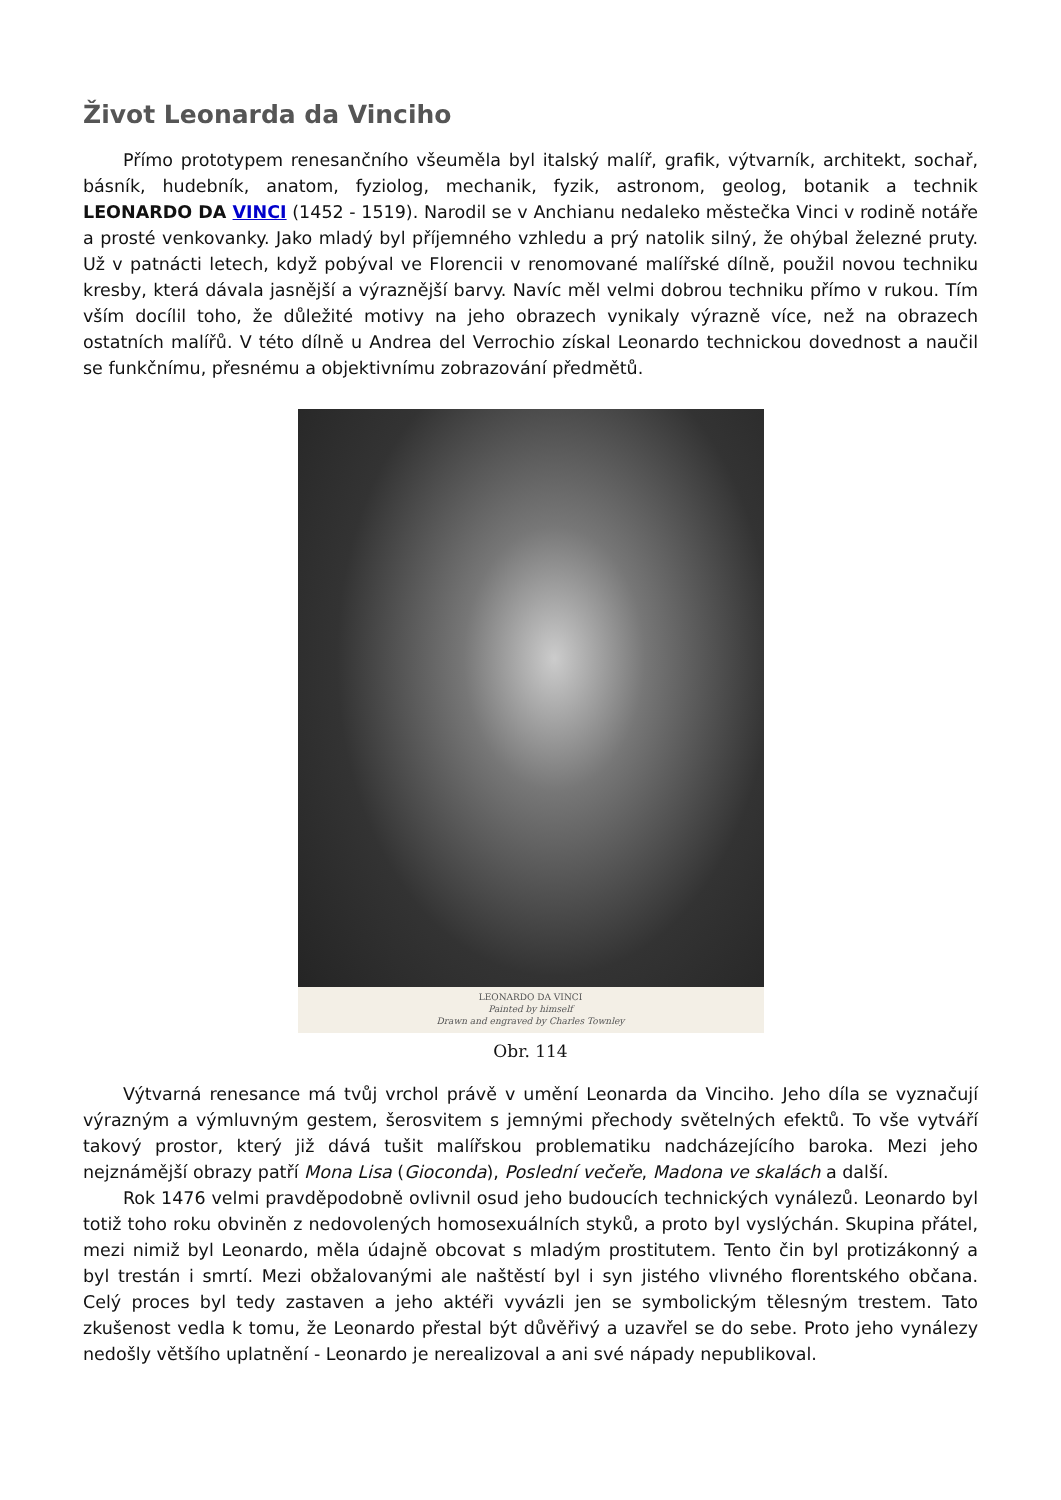Život Leonarda da Vinciho
Přímo prototypem renesančního všeuměla byl italský malíř, grafik, výtvarník, architekt, sochař, básník, hudebník, anatom, fyziolog, mechanik, fyzik, astronom, geolog, botanik a technik LEONARDO DA VINCI (1452 - 1519). Narodil se v Anchianu nedaleko městečka Vinci v rodině notáře a prosté venkovanky. Jako mladý byl příjemného vzhledu a prý natolik silný, že ohýbal železné pruty. Už v patnácti letech, když pobýval ve Florencii v renomované malířské dílně, použil novou techniku kresby, která dávala jasnější a výraznější barvy. Navíc měl velmi dobrou techniku přímo v rukou. Tím vším docílil toho, že důležité motivy na jeho obrazech vynikaly výrazně více, než na obrazech ostatních malířů. V této dílně u Andrea del Verrochio získal Leonardo technickou dovednost a naučil se funkčnímu, přesnému a objektivnímu zobrazování předmětů.
LEONARDO DA VINCI
Painted by himself
Drawn and engraved by Charles Townley
Obr. 114
Výtvarná renesance má tvůj vrchol právě v umění Leonarda da Vinciho. Jeho díla se vyznačují výrazným a výmluvným gestem, šerosvitem s jemnými přechody světelných efektů. To vše vytváří takový prostor, který již dává tušit malířskou problematiku nadcházejícího baroka. Mezi jeho nejznámější obrazy patří Mona Lisa (Gioconda), Poslední večeře, Madona ve skalách a další.
Rok 1476 velmi pravděpodobně ovlivnil osud jeho budoucích technických vynálezů. Leonardo byl totiž toho roku obviněn z nedovolených homosexuálních styků, a proto byl vyslýchán. Skupina přátel, mezi nimiž byl Leonardo, měla údajně obcovat s mladým prostitutem. Tento čin byl protizákonný a byl trestán i smrtí. Mezi obžalovanými ale naštěstí byl i syn jistého vlivného florentského občana. Celý proces byl tedy zastaven a jeho aktéři vyvázli jen se symbolickým tělesným trestem. Tato zkušenost vedla k tomu, že Leonardo přestal být důvěřivý a uzavřel se do sebe. Proto jeho vynálezy nedošly většího uplatnění - Leonardo je nerealizoval a ani své nápady nepublikoval.